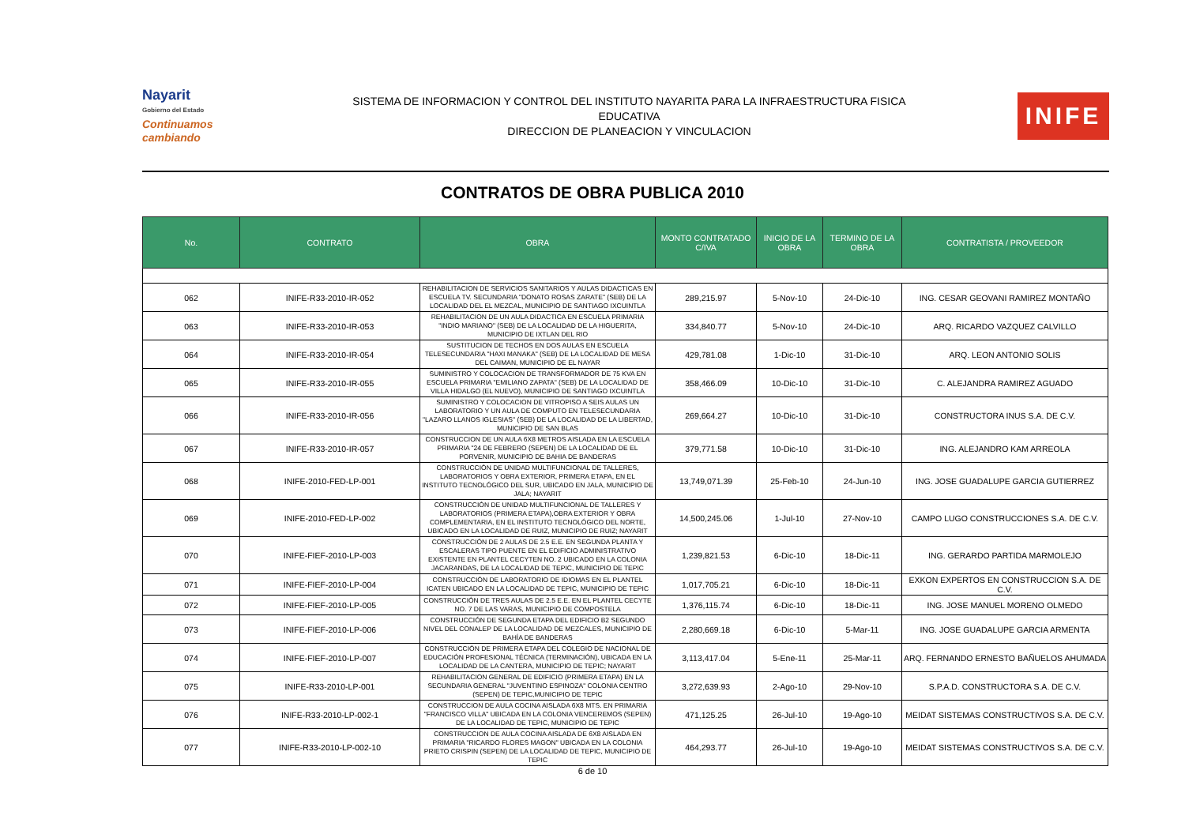Nayarit
Gobierno del Estado
Continuamos cambiando
SISTEMA DE INFORMACION Y CONTROL DEL INSTITUTO NAYARITA PARA LA INFRAESTRUCTURA FISICA
EDUCATIVA
DIRECCION DE PLANEACION Y VINCULACION
INIFE
CONTRATOS DE OBRA PUBLICA 2010
| No. | CONTRATO | OBRA | MONTO CONTRATADO C/IVA | INICIO DE LA OBRA | TERMINO DE LA OBRA | CONTRATISTA / PROVEEDOR |
| --- | --- | --- | --- | --- | --- | --- |
| 062 | INIFE-R33-2010-IR-052 | REHABILITACION DE SERVICIOS SANITARIOS Y AULAS DIDACTICAS EN ESCUELA TV. SECUNDARIA "DONATO ROSAS ZARATE" (SEB) DE LA LOCALIDAD DEL EL MEZCAL, MUNICIPIO DE SANTIAGO IXCUINTLA | 289,215.97 | 5-Nov-10 | 24-Dic-10 | ING. CESAR GEOVANI RAMIREZ MONTAÑO |
| 063 | INIFE-R33-2010-IR-053 | REHABILITACION DE UN AULA DIDACTICA EN ESCUELA PRIMARIA "INDIO MARIANO" (SEB) DE LA LOCALIDAD DE LA HIGUERITA, MUNICIPIO DE IXTLAN DEL RIO | 334,840.77 | 5-Nov-10 | 24-Dic-10 | ARQ. RICARDO VAZQUEZ CALVILLO |
| 064 | INIFE-R33-2010-IR-054 | SUSTITUCION DE TECHOS EN DOS AULAS EN ESCUELA TELESECUNDARIA "HAXI MANAKA" (SEB) DE LA LOCALIDAD DE MESA DEL CAIMAN, MUNICIPIO DE EL NAYAR | 429,781.08 | 1-Dic-10 | 31-Dic-10 | ARQ. LEON ANTONIO SOLIS |
| 065 | INIFE-R33-2010-IR-055 | SUMINISTRO Y COLOCACION DE TRANSFORMADOR DE 75 KVA EN ESCUELA PRIMARIA "EMILIANO ZAPATA" (SEB) DE LA LOCALIDAD DE VILLA HIDALGO (EL NUEVO), MUNICIPIO DE SANTIAGO IXCUINTLA | 358,466.09 | 10-Dic-10 | 31-Dic-10 | C. ALEJANDRA RAMIREZ AGUADO |
| 066 | INIFE-R33-2010-IR-056 | SUMINISTRO Y COLOCACION DE VITROPISO A SEIS AULAS UN LABORATORIO Y UN AULA DE COMPUTO EN TELESECUNDARIA "LAZARO LLANOS IGLESIAS" (SEB) DE LA LOCALIDAD DE LA LIBERTAD, MUNICIPIO DE SAN BLAS | 269,664.27 | 10-Dic-10 | 31-Dic-10 | CONSTRUCTORA INUS S.A. DE C.V. |
| 067 | INIFE-R33-2010-IR-057 | CONSTRUCCION DE UN AULA 6X8 METROS AISLADA EN LA ESCUELA PRIMARIA "24 DE FEBRERO (SEPEN) DE LA LOCALIDAD DE EL PORVENIR, MUNICIPIO DE BAHIA DE BANDERAS | 379,771.58 | 10-Dic-10 | 31-Dic-10 | ING. ALEJANDRO KAM ARREOLA |
| 068 | INIFE-2010-FED-LP-001 | CONSTRUCCIÓN DE UNIDAD MULTIFUNCIONAL DE TALLERES, LABORATORIOS Y OBRA EXTERIOR, PRIMERA ETAPA, EN EL INSTITUTO TECNOLÓGICO DEL SUR, UBICADO EN JALA, MUNICIPIO DE JALA; NAYARIT | 13,749,071.39 | 25-Feb-10 | 24-Jun-10 | ING. JOSE GUADALUPE GARCIA GUTIERREZ |
| 069 | INIFE-2010-FED-LP-002 | CONSTRUCCIÓN DE UNIDAD MULTIFUNCIONAL DE TALLERES Y LABORATORIOS (PRIMERA ETAPA),OBRA EXTERIOR Y OBRA COMPLEMENTARIA, EN EL INSTITUTO TECNOLÓGICO DEL NORTE, UBICADO EN LA LOCALIDAD DE RUIZ, MUNICIPIO DE RUIZ; NAYARIT | 14,500,245.06 | 1-Jul-10 | 27-Nov-10 | CAMPO LUGO CONSTRUCCIONES S.A. DE C.V. |
| 070 | INIFE-FIEF-2010-LP-003 | CONSTRUCCIÓN DE 2 AULAS DE 2.5 E.E. EN SEGUNDA PLANTA Y ESCALERAS TIPO PUENTE EN EL EDIFICIO ADMINISTRATIVO EXISTENTE EN PLANTEL CECYTEN NO. 2 UBICADO EN LA COLONIA JACARANDAS, DE LA LOCALIDAD DE TEPIC, MUNICIPIO DE TEPIC | 1,239,821.53 | 6-Dic-10 | 18-Dic-11 | ING. GERARDO PARTIDA MARMOLEJO |
| 071 | INIFE-FIEF-2010-LP-004 | CONSTRUCCIÓN DE LABORATORIO DE IDIOMAS EN EL PLANTEL ICATEN UBICADO EN LA LOCALIDAD DE TEPIC, MUNICIPIO DE TEPIC | 1,017,705.21 | 6-Dic-10 | 18-Dic-11 | EXKON EXPERTOS EN CONSTRUCCION S.A. DE C.V. |
| 072 | INIFE-FIEF-2010-LP-005 | CONSTRUCCIÓN DE TRES AULAS DE 2.5 E.E. EN EL PLANTEL CECYTE NO. 7 DE LAS VARAS, MUNICIPIO DE COMPOSTELA | 1,376,115.74 | 6-Dic-10 | 18-Dic-11 | ING. JOSE MANUEL MORENO OLMEDO |
| 073 | INIFE-FIEF-2010-LP-006 | CONSTRUCCIÓN DE SEGUNDA ETAPA DEL EDIFICIO B2 SEGUNDO NIVEL DEL CONALEP DE LA LOCALIDAD DE MEZCALES, MUNICIPIO DE BAHÍA DE BANDERAS | 2,280,669.18 | 6-Dic-10 | 5-Mar-11 | ING. JOSE GUADALUPE GARCIA ARMENTA |
| 074 | INIFE-FIEF-2010-LP-007 | CONSTRUCCIÓN DE PRIMERA ETAPA DEL COLEGIO DE NACIONAL DE EDUCACIÓN PROFESIONAL TÉCNICA (TERMINACIÓN), UBICADA EN LA LOCALIDAD DE LA CANTERA, MUNICIPIO DE TEPIC; NAYARIT | 3,113,417.04 | 5-Ene-11 | 25-Mar-11 | ARQ. FERNANDO ERNESTO BAÑUELOS AHUMADA |
| 075 | INIFE-R33-2010-LP-001 | REHABILITACION GENERAL DE EDIFICIO (PRIMERA ETAPA) EN LA SECUNDARIA GENERAL "JUVENTINO ESPINOZA" COLONIA CENTRO (SEPEN) DE TEPIC,MUNICIPIO DE TEPIC | 3,272,639.93 | 2-Ago-10 | 29-Nov-10 | S.P.A.D. CONSTRUCTORA S.A. DE C.V. |
| 076 | INIFE-R33-2010-LP-002-1 | CONSTRUCCION DE AULA COCINA AISLADA 6X8 MTS. EN PRIMARIA "FRANCISCO VILLA" UBICADA EN LA COLONIA VENCEREMOS (SEPEN) DE LA LOCALIDAD DE TEPIC, MUNICIPIO DE TEPIC | 471,125.25 | 26-Jul-10 | 19-Ago-10 | MEIDAT SISTEMAS CONSTRUCTIVOS S.A. DE C.V. |
| 077 | INIFE-R33-2010-LP-002-10 | CONSTRUCCION DE AULA COCINA AISLADA DE 6X8 AISLADA EN PRIMARIA "RICARDO FLORES MAGON" UBICADA EN LA COLONIA PRIETO CRISPIN (SEPEN) DE LA LOCALIDAD DE TEPIC, MUNICIPIO DE TEPIC | 464,293.77 | 26-Jul-10 | 19-Ago-10 | MEIDAT SISTEMAS CONSTRUCTIVOS S.A. DE C.V. |
6 de 10